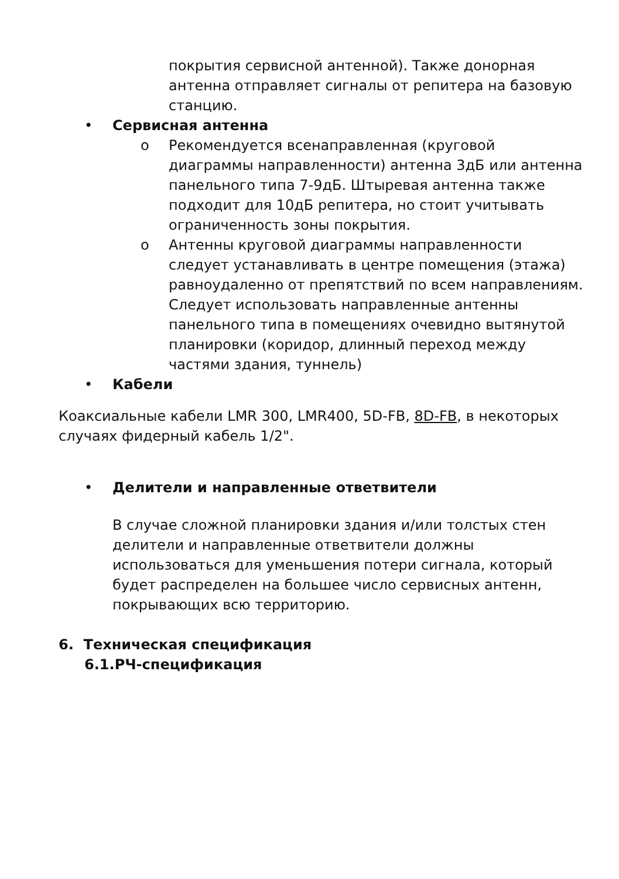покрытия сервисной антенной). Также донорная антенна отправляет сигналы от репитера на базовую станцию.
• Сервисная антенна
o Рекомендуется всенаправленная (круговой диаграммы направленности) антенна 3дБ или антенна панельного типа 7-9дБ. Штыревая антенна также подходит для 10дБ репитера, но стоит учитывать ограниченность зоны покрытия.
o Антенны круговой диаграммы направленности следует устанавливать в центре помещения (этажа) равноудаленно от препятствий по всем направлениям. Следует использовать направленные антенны панельного типа в помещениях очевидно вытянутой планировки (коридор, длинный переход между частями здания, туннель)
• Кабели
Коаксиальные кабели LMR 300, LMR400, 5D-FB, 8D-FB, в некоторых случаях фидерный кабель 1/2".
• Делители и направленные ответвители
В случае сложной планировки здания и/или толстых стен делители и направленные ответвители должны использоваться для уменьшения потери сигнала, который будет распределен на большее число сервисных антенн, покрывающих всю территорию.
6. Техническая спецификация
6.1.РЧ-спецификация